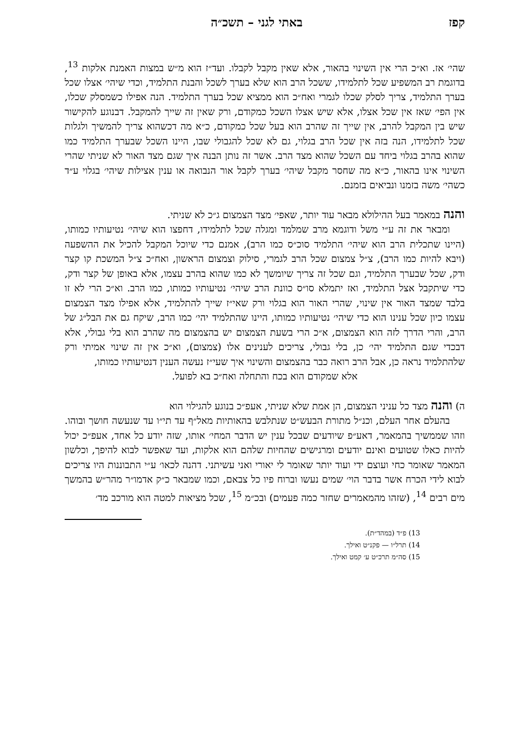קפז באתי לגני – תשכ״ה
שהי׳ אז. וא״כ הרי אין השינוי בהאור, אלא שאין מקבל לקבלו. ועד״ז הוא מ״ש במצות האמנת אלקות <sup>13</sup>, בדוגמת רב המשפיע שכל לתלמידו, ששכל הרב הוא שלא בערך לשכל והבנת התלמיד, וכדי שיהי׳ אצלו שכל בערך התלמיד, צריך לסלק שכלו לגמרי ואח״כ הוא ממציא שכל בערך התלמיד. הנה אפילו כשמסלק שכלו, אין הפי׳ שאז אין שכל אצלו, אלא שיש אצלו השכל כמקודם, ורק שאין זה שייך להמקבל. דבנוגע להקישור שיש בין המקבל להרב, אין שייך זה שהרב הוא בעל שכל כמקודם, כ״א מה דכשהוא צריך להמשיך ולגלות שכל לתלמידו, הנה בזה אין שכל הרב בגלוי, גם לא שכל להגבולי שבו, היינו השכל שבערך התלמיד כמו שהוא בהרב בגלוי ביחד עם השכל שהוא מצד הרב. אשר זה נותן הבנה איך שגם מצד האור לא שניתי שהרי השינוי אינו בהאור, כ״א מה שחסר מקבל שיהי׳ בערך לקבל אור הנבואה או ענין אצילות שיהי׳ בגלוי ע״ד כשהי׳ משה בזמנו ונביאים בזמנם.
והנה במאמר בעל ההילולא מבאר עוד יותר, שאפי׳ מצד הצמצום ג״כ לא שניתי.
ומבאר את זה ע״י משל ודוגמא מרב שמלמד ומגלה שכל לתלמידו, דחפצו הוא שיהי׳ נטיעותיו כמותו, (היינו שתכלית הרב הוא שיהי׳ התלמיד סוכ״ס כמו הרב), אמנם כדי שיוכל המקבל להכיל את ההשפעה (ויבא להיות כמו הרב), צ״ל צמצום שכל הרב לגמרי, סילוק וצמצום הראשון, ואח״כ צ״ל המשכת קו קצר ודק, שכל שבערך התלמיד, וגם שכל זה צריך שיומשך לא כמו שהוא בהרב עצמו, אלא באופן של קצר ודק, כדי שיתקבל אצל התלמיד, ואז יתמלא סו״ס כוונת הרב שיהי׳ נטיעותיו כמותו, כמו הרב. וא״כ הרי לא זו בלבד שמצד האור אין שינוי, שהרי האור הוא בגלוי ורק שאי״ז שייך להתלמיד, אלא אפילו מצד הצמצום עצמו כיון שכל ענינו הוא כדי שיהי׳ נטיעותיו כמותו, היינו שהתלמיד יהי׳ כמו הרב, שיקח גם את הבל״ג של הרב, והרי הדרך לזה הוא הצמצום, א״כ הרי בשעת הצמצום יש בהצמצום מה שהרב הוא בלי גבולי, אלא דבכדי שגם התלמיד יהי׳ כן, בלי גבולי, צריכים לענינים אלו (צמצום), וא״כ אין זה שינוי אמיתי ורק שלהתלמיד נראה כן, אבל הרב רואה כבר בהצמצום והשינוי איך שעי״ז נעשה הענין דנטיעותיו כמותו,
אלא שמקודם הוא בכח והתחלה ואח״כ בא לפועל.
ה) והנה מצד כל עניני הצמצום, הן אמת שלא שניתי, אעפ״כ בנוגע להגילוי הוא
בהעלם אחר העלם, וכנ״ל מתורת הבעש״ט שנתלבש בהאותיות מאל״ף עד תי״ו עד שנעשה חושך ובוהו. וזהו שממשיך בהמאמר, דאע״פ שיודעים שבכל ענין יש הדבר המחי׳ אותו, שזה יודע כל אחד, אעפ״כ יכול להיות כאלו שטועים ואינם יודעים ומרגישים שהחיות שלהם הוא אלקות, ועד שאפשר לבוא להיפך, וכלשון המאמר שאומר כחי ועוצם ידי ועוד יותר שאומר לי יאורי ואני עשיתני. דהנה לכאו׳ ע״י התבוננות היו צריכים לבוא לידי הכרח אשר בדבר הוי׳ שמים נעשו וברוח פיו כל צבאם, וכמו שמבאר כ״ק אדמו״ר מהר״ש בהמשך מים רבים <sup>14</sup>, (שזהו מהמאמרים שחזר כמה פעמים) ובכ״מ <sup>15</sup>, שכל מציאות למטה הוא מורכב מד׳
13) פ״ד (במהד״ת).
14) תרל״ו — פקנ״ט ואילך.
15) סה״מ תרכ״ט ע׳ קמט ואילך.